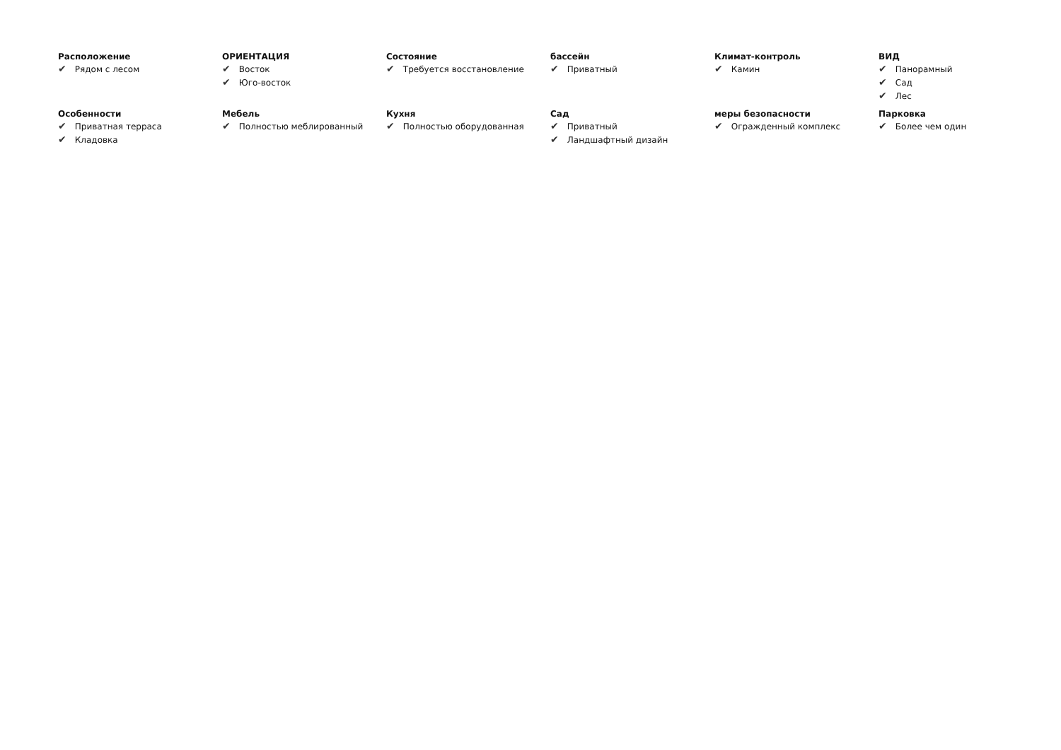Расположение
✔ Рядом с лесом
ОРИЕНТАЦИЯ
✔ Восток
✔ Юго-восток
Состояние
✔ Требуется восстановление
бассейн
✔ Приватный
Климат-контроль
✔ Камин
ВИД
✔ Панорамный
✔ Сад
✔ Лес
Особенности
✔ Приватная терраса
✔ Кладовка
Мебель
✔ Полностью меблированный
Кухня
✔ Полностью оборудованная
Сад
✔ Приватный
✔ Ландшафтный дизайн
меры безопасности
✔ Огражденный комплекс
Парковка
✔ Более чем один